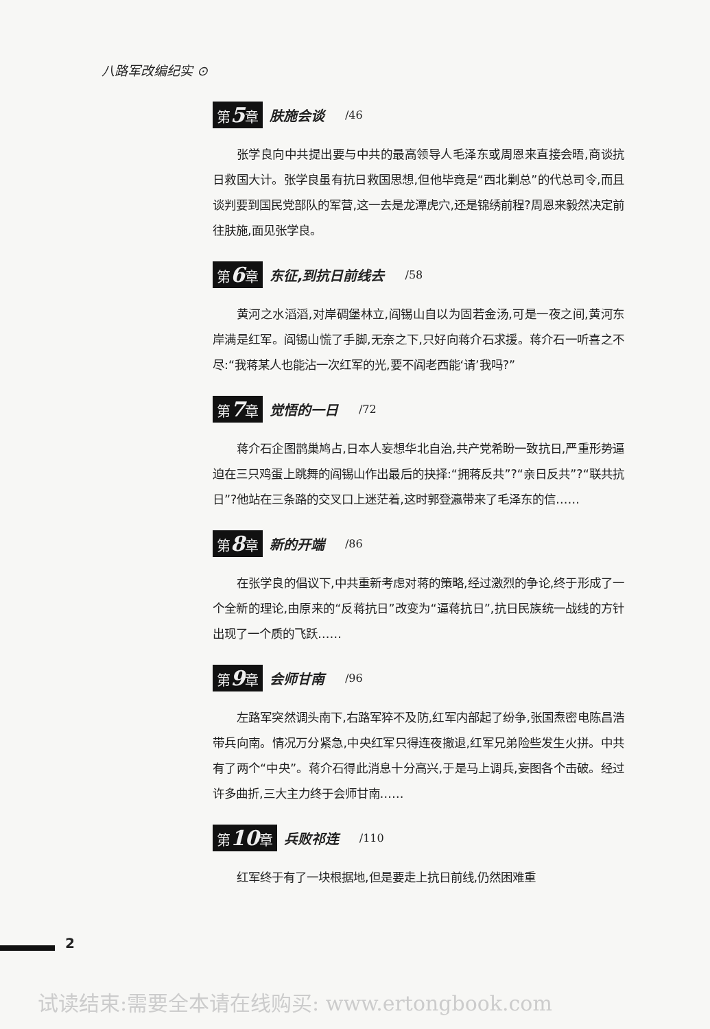八路军改编纪实 ⊙
第5章 肤施会谈 /46
张学良向中共提出要与中共的最高领导人毛泽东或周恩来直接会晤,商谈抗日救国大计。张学良虽有抗日救国思想,但他毕竟是“西北剿总”的代总司令,而且谈判要到国民党部队的军营,这一去是龙潭虎穴,还是锦绣前程?周恩来毅然决定前往肤施,面见张学良。
第6章 东征,到抗日前线去 /58
黄河之水滔滔,对岸碉堡林立,阎锡山自以为固若金汤,可是一夜之间,黄河东岸满是红军。阎锡山慌了手脚,无奈之下,只好向蒋介石求援。蒋介石一听喜之不尽:“我蒋某人也能沾一次红军的光,要不阎老西能‘请’我吗?”
第7章 觉悟的一日 /72
蒋介石企图鹊巢鸠占,日本人妄想华北自治,共产党希盼一致抗日,严重形势逼迫在三只鸡蛋上跳舞的阎锡山作出最后的抉择:“拥蒋反共”?“亲日反共”?“联共抗日”?他站在三条路的交叉口上迷茫着,这时郭登瀛带来了毛泽东的信……
第8章 新的开端 /86
在张学良的倡议下,中共重新考虑对蒋的策略,经过激烈的争论,终于形成了一个全新的理论,由原来的“反蒋抗日”改变为“逼蒋抗日”,抗日民族统一战线的方针出现了一个质的飞跃……
第9章 会师甘南 /96
左路军突然调头南下,右路军猝不及防,红军内部起了纷争,张国焘密电陈昌浩带兵向南。情况万分紧急,中央红军只得连夜撤退,红军兄弟险些发生火拼。中共有了两个“中央”。蒋介石得此消息十分高兴,于是马上调兵,妄图各个击破。经过许多曲折,三大主力终于会师甘南……
第10章 兵败祁连 /110
红军终于有了一块根据地,但是要走上抗日前线,仍然困难重
2
试读结束:需要全本请在线购买: www.ertongbook.com